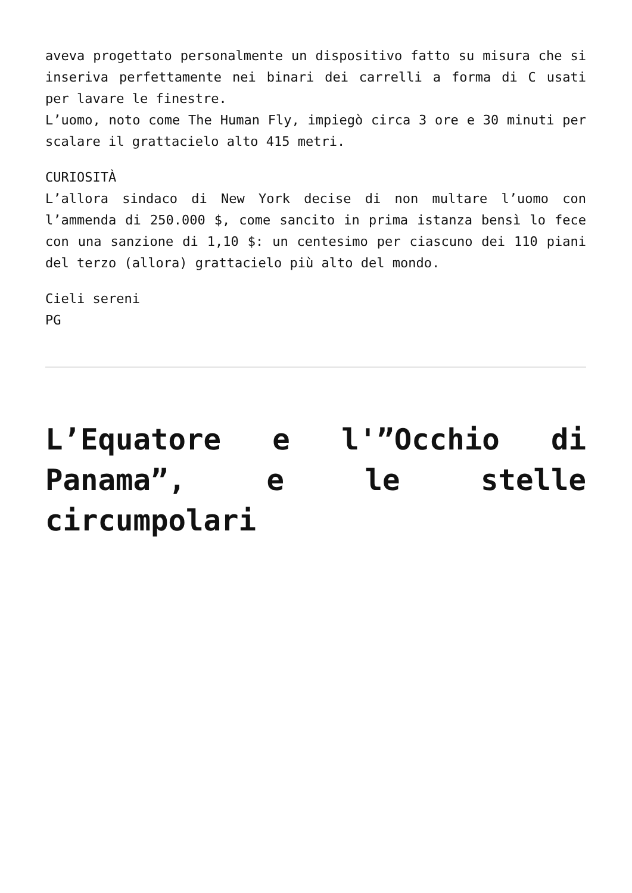aveva progettato personalmente un dispositivo fatto su misura che si inseriva perfettamente nei binari dei carrelli a forma di C usati per lavare le finestre.
L’uomo, noto come The Human Fly, impiegò circa 3 ore e 30 minuti per scalare il grattacielo alto 415 metri.
CURIOSITÀ
L’allora sindaco di New York decise di non multare l’uomo con l’ammenda di 250.000 $, come sancito in prima istanza bensì lo fece con una sanzione di 1,10 $: un centesimo per ciascuno dei 110 piani del terzo (allora) grattacielo più alto del mondo.
Cieli sereni
PG
L’Equatore e l'”Occhio di Panama”, e le stelle circumpolari